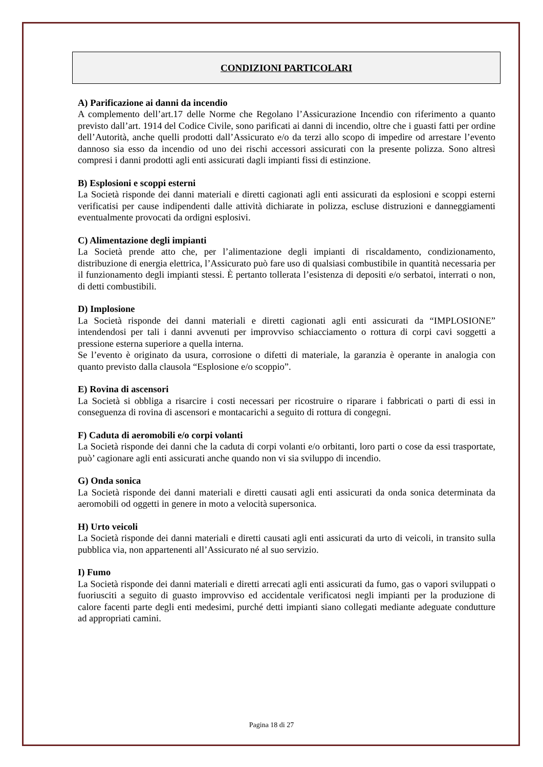CONDIZIONI PARTICOLARI
A) Parificazione ai danni da incendio
A complemento dell’art.17 delle Norme che Regolano l’Assicurazione Incendio con riferimento a quanto previsto dall’art. 1914 del Codice Civile, sono parificati ai danni di incendio, oltre che i guasti fatti per ordine dell’Autorità, anche quelli prodotti dall’Assicurato e/o da terzi allo scopo di impedire od arrestare l’evento dannoso sia esso da incendio od uno dei rischi accessori assicurati con la presente polizza. Sono altresì compresi i danni prodotti agli enti assicurati dagli impianti fissi di estinzione.
B) Esplosioni e scoppi esterni
La Società risponde dei danni materiali e diretti cagionati agli enti assicurati da esplosioni e scoppi esterni verificatisi per cause indipendenti dalle attività dichiarate in polizza, escluse distruzioni e danneggiamenti eventualmente provocati da ordigni esplosivi.
C) Alimentazione degli impianti
La Società prende atto che, per l’alimentazione degli impianti di riscaldamento, condizionamento, distribuzione di energia elettrica, l’Assicurato può fare uso di qualsiasi combustibile in quantità necessaria per il funzionamento degli impianti stessi. È pertanto tollerata l’esistenza di depositi e/o serbatoi, interrati o non, di detti combustibili.
D) Implosione
La Società risponde dei danni materiali e diretti cagionati agli enti assicurati da “IMPLOSIONE” intendendosi per tali i danni avvenuti per improvviso schiacciamento o rottura di corpi cavi soggetti a pressione esterna superiore a quella interna.
Se l’evento è originato da usura, corrosione o difetti di materiale, la garanzia è operante in analogia con quanto previsto dalla clausola “Esplosione e/o scoppio”.
E) Rovina di ascensori
La Società si obbliga a risarcire i costi necessari per ricostruire o riparare i fabbricati o parti di essi in conseguenza di rovina di ascensori e montacarichi a seguito di rottura di congegni.
F) Caduta di aeromobili e/o corpi volanti
La Società risponde dei danni che la caduta di corpi volanti e/o orbitanti, loro parti o cose da essi trasportate, può’ cagionare agli enti assicurati anche quando non vi sia sviluppo di incendio.
G) Onda sonica
La Società risponde dei danni materiali e diretti causati agli enti assicurati da onda sonica determinata da aeromobili od oggetti in genere in moto a velocità supersonica.
H) Urto veicoli
La Società risponde dei danni materiali e diretti causati agli enti assicurati da urto di veicoli, in transito sulla pubblica via, non appartenenti all’Assicurato né al suo servizio.
I) Fumo
La Società risponde dei danni materiali e diretti arrecati agli enti assicurati da fumo, gas o vapori sviluppati o fuoriusciti a seguito di guasto improvviso ed accidentale verificatosi negli impianti per la produzione di calore facenti parte degli enti medesimi, purché detti impianti siano collegati mediante adeguate condutture ad appropriati camini.
Pagina 18 di 27